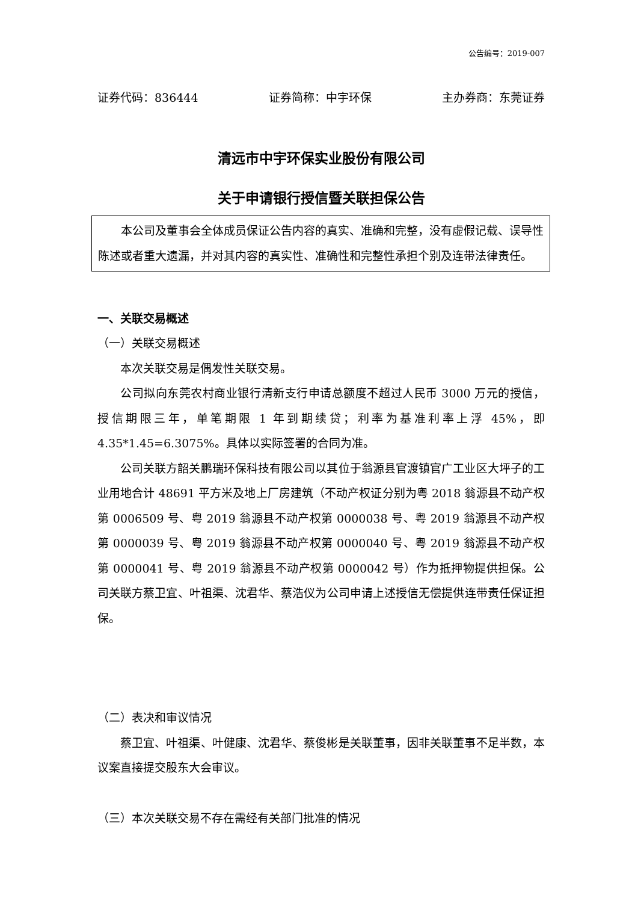公告编号：2019-007
证券代码：836444 证券简称：中宇环保 主办券商：东莞证券
清远市中宇环保实业股份有限公司
关于申请银行授信暨关联担保公告
本公司及董事会全体成员保证公告内容的真实、准确和完整，没有虚假记载、误导性陈述或者重大遗漏，并对其内容的真实性、准确性和完整性承担个别及连带法律责任。
一、关联交易概述
（一）关联交易概述
本次关联交易是偶发性关联交易。
公司拟向东莞农村商业银行清新支行申请总额度不超过人民币 3000 万元的授信，授信期限三年，单笔期限 1 年到期续贷；利率为基准利率上浮 45%，即4.35*1.45=6.3075%。具体以实际签署的合同为准。
公司关联方韶关鹏瑞环保科技有限公司以其位于翁源县官渡镇官广工业区大坪子的工业用地合计 48691 平方米及地上厂房建筑（不动产权证分别为粤 2018 翁源县不动产权第 0006509 号、粤 2019 翁源县不动产权第 0000038 号、粤 2019 翁源县不动产权第 0000039 号、粤 2019 翁源县不动产权第 0000040 号、粤 2019 翁源县不动产权第 0000041 号、粤 2019 翁源县不动产权第 0000042 号）作为抵押物提供担保。公司关联方蔡卫宜、叶祖渠、沈君华、蔡浩仪为公司申请上述授信无偿提供连带责任保证担保。
（二）表决和审议情况
蔡卫宜、叶祖渠、叶健康、沈君华、蔡俊彬是关联董事，因非关联董事不足半数，本议案直接提交股东大会审议。
（三）本次关联交易不存在需经有关部门批准的情况